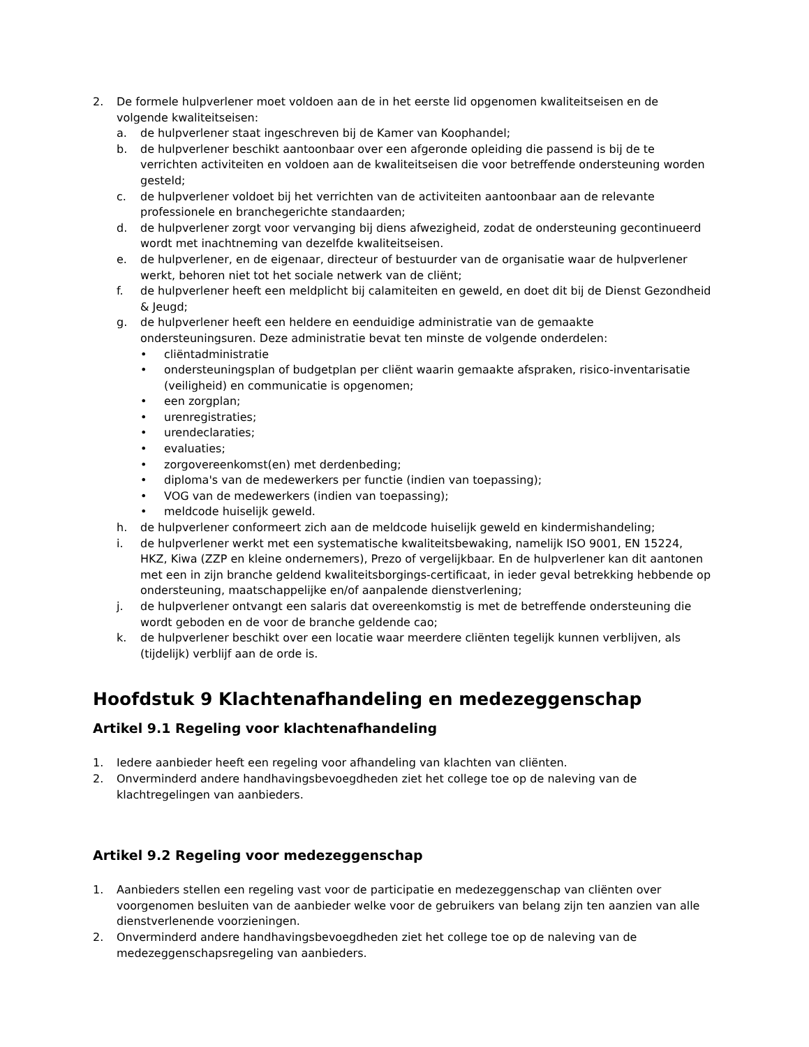2. De formele hulpverlener moet voldoen aan de in het eerste lid opgenomen kwaliteitseisen en de volgende kwaliteitseisen:
a. de hulpverlener staat ingeschreven bij de Kamer van Koophandel;
b. de hulpverlener beschikt aantoonbaar over een afgeronde opleiding die passend is bij de te verrichten activiteiten en voldoen aan de kwaliteitseisen die voor betreffende ondersteuning worden gesteld;
c. de hulpverlener voldoet bij het verrichten van de activiteiten aantoonbaar aan de relevante professionele en branchegerichte standaarden;
d. de hulpverlener zorgt voor vervanging bij diens afwezigheid, zodat de ondersteuning gecontinueerd wordt met inachtneming van dezelfde kwaliteitseisen.
e. de hulpverlener, en de eigenaar, directeur of bestuurder van de organisatie waar de hulpverlener werkt, behoren niet tot het sociale netwerk van de cliënt;
f. de hulpverlener heeft een meldplicht bij calamiteiten en geweld, en doet dit bij de Dienst Gezondheid & Jeugd;
g. de hulpverlener heeft een heldere en eenduidige administratie van de gemaakte ondersteuningsuren. Deze administratie bevat ten minste de volgende onderdelen:
• cliëntadministratie
• ondersteuningsplan of budgetplan per cliënt waarin gemaakte afspraken, risico-inventarisatie (veiligheid) en communicatie is opgenomen;
• een zorgplan;
• urenregistraties;
• urendeclaraties;
• evaluaties;
• zorgovereenkomst(en) met derdenbeding;
• diploma's van de medewerkers per functie (indien van toepassing);
• VOG van de medewerkers (indien van toepassing);
• meldcode huiselijk geweld.
h. de hulpverlener conformeert zich aan de meldcode huiselijk geweld en kindermishandeling;
i. de hulpverlener werkt met een systematische kwaliteitsbewaking, namelijk ISO 9001, EN 15224, HKZ, Kiwa (ZZP en kleine ondernemers), Prezo of vergelijkbaar. En de hulpverlener kan dit aantonen met een in zijn branche geldend kwaliteitsborgings-certificaat, in ieder geval betrekking hebbende op ondersteuning, maatschappelijke en/of aanpalende dienstverlening;
j. de hulpverlener ontvangt een salaris dat overeenkomstig is met de betreffende ondersteuning die wordt geboden en de voor de branche geldende cao;
k. de hulpverlener beschikt over een locatie waar meerdere cliënten tegelijk kunnen verblijven, als (tijdelijk) verblijf aan de orde is.
Hoofdstuk 9 Klachtenafhandeling en medezeggenschap
Artikel 9.1 Regeling voor klachtenafhandeling
1. Iedere aanbieder heeft een regeling voor afhandeling van klachten van cliënten.
2. Onverminderd andere handhavingsbevoegdheden ziet het college toe op de naleving van de klachtregelingen van aanbieders.
Artikel 9.2 Regeling voor medezeggenschap
1. Aanbieders stellen een regeling vast voor de participatie en medezeggenschap van cliënten over voorgenomen besluiten van de aanbieder welke voor de gebruikers van belang zijn ten aanzien van alle dienstverlenende voorzieningen.
2. Onverminderd andere handhavingsbevoegdheden ziet het college toe op de naleving van de medezeggenschapsregeling van aanbieders.